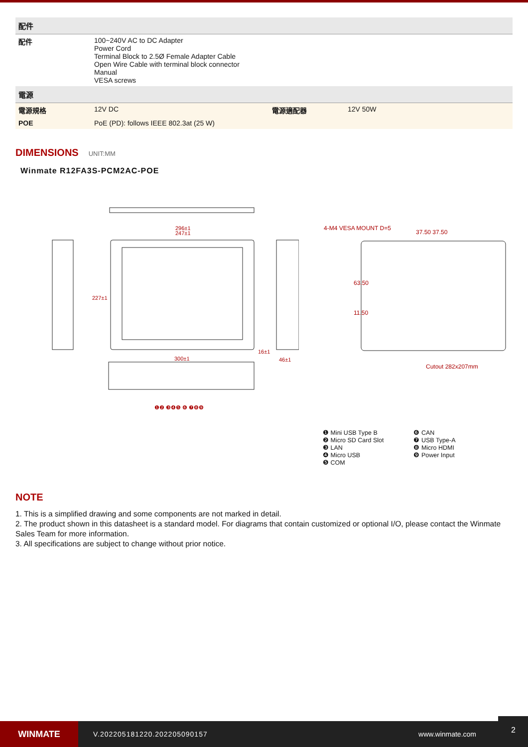| 配件 | | | |
| --- | --- | --- | --- |
| 配件 | 100~240V AC to DC Adapter Power Cord Terminal Block to 2.5Ø Female Adapter Cable Open Wire Cable with terminal block connector Manual VESA screws | | |
| 電源 | | | |
| 電源規格 | 12V DC | 電源適配器 | 12V 50W |
| POE | PoE (PD): follows IEEE 802.3at (25 W) | | |
DIMENSIONS UNIT:MM
Winmate R12FA3S-PCM2AC-POE
296±1
247±1
300±1
227±1
16±1
46±1
❶❷ ❸❹❺ ❻ ❼❽❾
4-M4 VESA MOUNT D=5
37.50 37.50
63.50
11.50
Cutout 282x207mm
❶ Mini USB Type B
❷ Micro SD Card Slot
❸ LAN
❹ Micro USB
❺ COM
❻ CAN
❼ USB Type-A
❽ Micro HDMI
❾ Power Input
NOTE
1. This is a simplified drawing and some components are not marked in detail.
2. The product shown in this datasheet is a standard model. For diagrams that contain customized or optional I/O, please contact the Winmate Sales Team for more information.
3. All specifications are subject to change without prior notice.
WINMATE
V.202205181220.202205090157 www.winmate.com
2